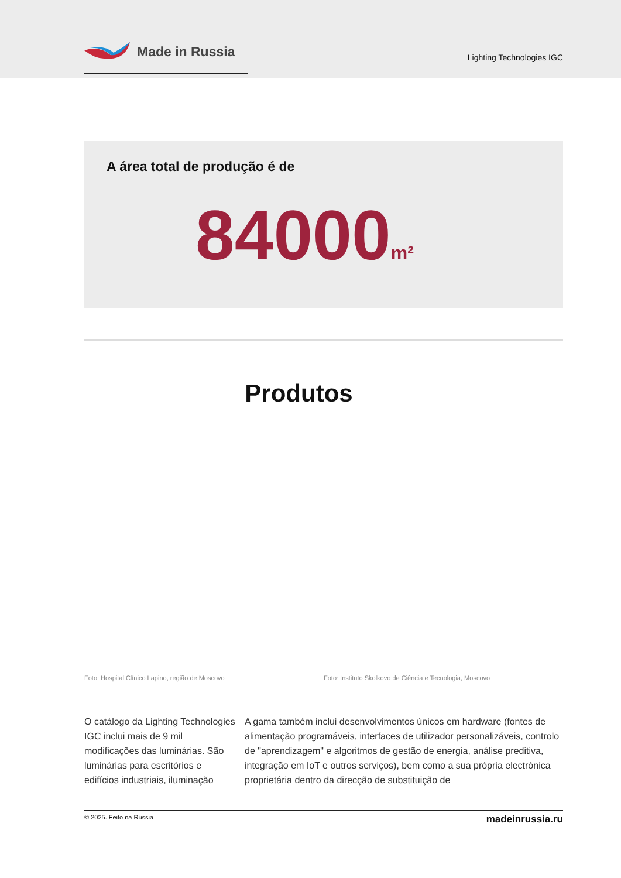Made in Russia
Lighting Technologies IGC
A área total de produção é de
84000m²
Produtos
Foto: Hospital Clínico Lapino, região de Moscovo
Foto: Instituto Skolkovo de Ciência e Tecnologia, Moscovo
O catálogo da Lighting Technologies IGC inclui mais de 9 mil modificações das luminárias. São luminárias para escritórios e edifícios industriais, iluminação
A gama também inclui desenvolvimentos únicos em hardware (fontes de alimentação programáveis, interfaces de utilizador personalizáveis, controlo de "aprendizagem" e algoritmos de gestão de energia, análise preditiva, integração em IoT e outros serviços), bem como a sua própria electrónica proprietária dentro da direcção de substituição de
© 2025. Feito na Rússia madeinrussia.ru